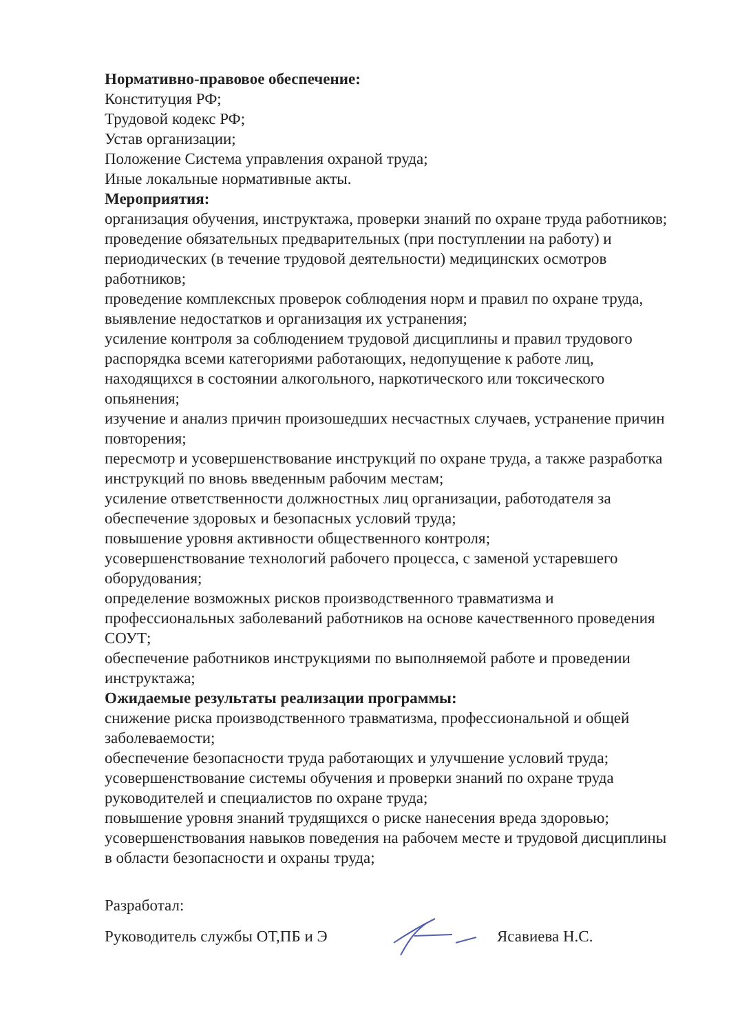Нормативно-правовое обеспечение:
Конституция РФ;
Трудовой кодекс РФ;
Устав организации;
Положение Система управления охраной труда;
Иные локальные нормативные акты.
Мероприятия:
организация обучения, инструктажа, проверки знаний по охране труда работников;
проведение обязательных предварительных (при поступлении на работу) и периодических (в течение трудовой деятельности) медицинских осмотров работников;
проведение комплексных проверок соблюдения норм и правил по охране труда, выявление недостатков и организация их устранения;
усиление контроля за соблюдением трудовой дисциплины и правил трудового распорядка всеми категориями работающих, недопущение к работе лиц, находящихся в состоянии алкогольного, наркотического или токсического опьянения;
изучение и анализ причин произошедших несчастных случаев, устранение причин повторения;
пересмотр и усовершенствование инструкций по охране труда, а также разработка инструкций по вновь введенным рабочим местам;
усиление ответственности должностных лиц организации, работодателя за обеспечение здоровых и безопасных условий труда;
повышение уровня активности общественного контроля;
усовершенствование технологий рабочего процесса, с заменой устаревшего оборудования;
определение возможных рисков производственного травматизма и профессиональных заболеваний работников на основе качественного проведения СОУТ;
обеспечение работников инструкциями по выполняемой работе и проведении инструктажа;
Ожидаемые результаты реализации программы:
снижение риска производственного травматизма, профессиональной и общей заболеваемости;
обеспечение безопасности труда работающих и улучшение условий труда;
усовершенствование системы обучения и проверки знаний по охране труда руководителей и специалистов по охране труда;
повышение уровня знаний трудящихся о риске нанесения вреда здоровью;
усовершенствования навыков поведения на рабочем месте и трудовой дисциплины в области безопасности и охраны труда;
Разработал:
Руководитель службы ОТ,ПБ и Э Ясавиева Н.С.